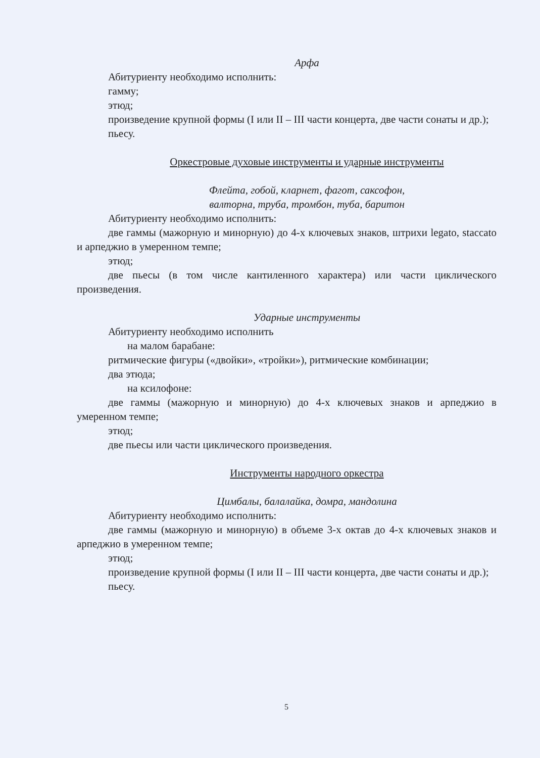Арфа
Абитуриенту необходимо исполнить:
гамму;
этюд;
произведение крупной формы (I или II – III части концерта, две части сонаты и др.);
пьесу.
Оркестровые духовые инструменты и ударные инструменты
Флейта, гобой, кларнет, фагот, саксофон,
валторна, труба, тромбон, туба, баритон
Абитуриенту необходимо исполнить:
две гаммы (мажорную и минорную) до 4-х ключевых знаков, штрихи legato, staccato и арпеджио в умеренном темпе;
этюд;
две пьесы (в том числе кантиленного характера) или части циклического произведения.
Ударные инструменты
Абитуриенту необходимо исполнить
на малом барабане:
ритмические фигуры («двойки», «тройки»), ритмические комбинации;
два этюда;
на ксилофоне:
две гаммы (мажорную и минорную) до 4-х ключевых знаков и арпеджио в умеренном темпе;
этюд;
две пьесы или части циклического произведения.
Инструменты народного оркестра
Цимбалы, балалайка, домра, мандолина
Абитуриенту необходимо исполнить:
две гаммы (мажорную и минорную) в объеме 3-х октав до 4-х ключевых знаков и арпеджио в умеренном темпе;
этюд;
произведение крупной формы (I или II – III части концерта, две части сонаты и др.);
пьесу.
5